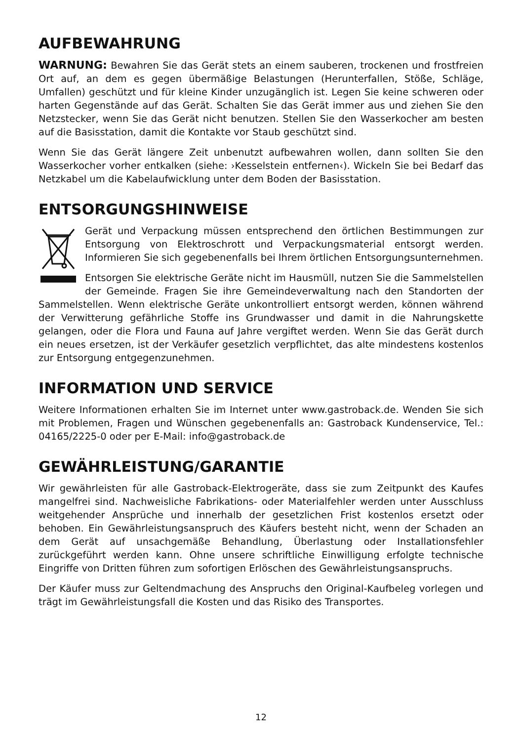AUFBEWAHRUNG
WARNUNG: Bewahren Sie das Gerät stets an einem sauberen, trockenen und frost­freien Ort auf, an dem es gegen übermäßige Belastungen (Herunterfallen, Stöße, Schläge, Umfallen) geschützt und für kleine Kinder unzugänglich ist. Legen Sie keine schweren oder harten Gegenstände auf das Gerät. Schalten Sie das Gerät immer aus und ziehen Sie den Netzstecker, wenn Sie das Gerät nicht benutzen. Stellen Sie den Wasserkocher am besten auf die Basisstation, damit die Kontakte vor Staub geschützt sind.
Wenn Sie das Gerät längere Zeit unbenutzt aufbewahren wollen, dann sollten Sie den Wasserkocher vorher entkalken (siehe: ›Kesselstein entfernen‹). Wickeln Sie bei Bedarf das Netzkabel um die Kabelaufwicklung unter dem Boden der Basisstation.
ENTSORGUNGSHINWEISE
Gerät und Verpackung müssen entsprechend den örtlichen Bestimmungen zur Entsor­gung von Elektroschrott und Verpackungsmaterial entsorgt werden. Informieren Sie sich gegebenenfalls bei Ihrem örtlichen Entsorgungsunternehmen.
Entsorgen Sie elektrische Geräte nicht im Hausmüll, nutzen Sie die Sammelstellen der Gemeinde. Fragen Sie ihre Gemeindeverwaltung nach den Standorten der Sammel­stellen. Wenn elektrische Geräte unkontrolliert entsorgt werden, können während der Verwitte­rung gefährliche Stoffe ins Grundwasser und damit in die Nahrungskette gelangen, oder die Flora und Fauna auf Jahre vergiftet werden. Wenn Sie das Gerät durch ein neues ersetzen, ist der Verkäufer gesetzlich verpflichtet, das alte mindestens kostenlos zur Entsorgung entge­genzunehmen.
INFORMATION UND SERVICE
Weitere Informationen erhalten Sie im Internet unter www.gastroback.de. Wenden Sie sich mit Problemen, Fragen und Wünschen gegebenenfalls an: Gastroback Kundenservice, Tel.: 04165/2225-0 oder per E-Mail: info@gastroback.de
GEWÄHRLEISTUNG/GARANTIE
Wir gewährleisten für alle Gastroback-Elektrogeräte, dass sie zum Zeitpunkt des Kaufes man­gelfrei sind. Nachweisliche Fabrikations- oder Materialfehler werden unter Ausschluss weit­gehender Ansprüche und innerhalb der gesetzlichen Frist kostenlos ersetzt oder behoben. Ein Gewährleistungsanspruch des Käufers besteht nicht, wenn der Schaden an dem Gerät auf unsachgemäße Behandlung, Überlastung oder Installationsfehler zurückgeführt werden kann. Ohne unsere schriftliche Einwilligung erfolgte technische Eingriffe von Dritten führen zum sofortigen Erlöschen des Gewährleistungsanspruchs.
Der Käufer muss zur Geltendmachung des Anspruchs den Original-Kaufbeleg vorlegen und trägt im Gewährleistungsfall die Kosten und das Risiko des Transportes.
12